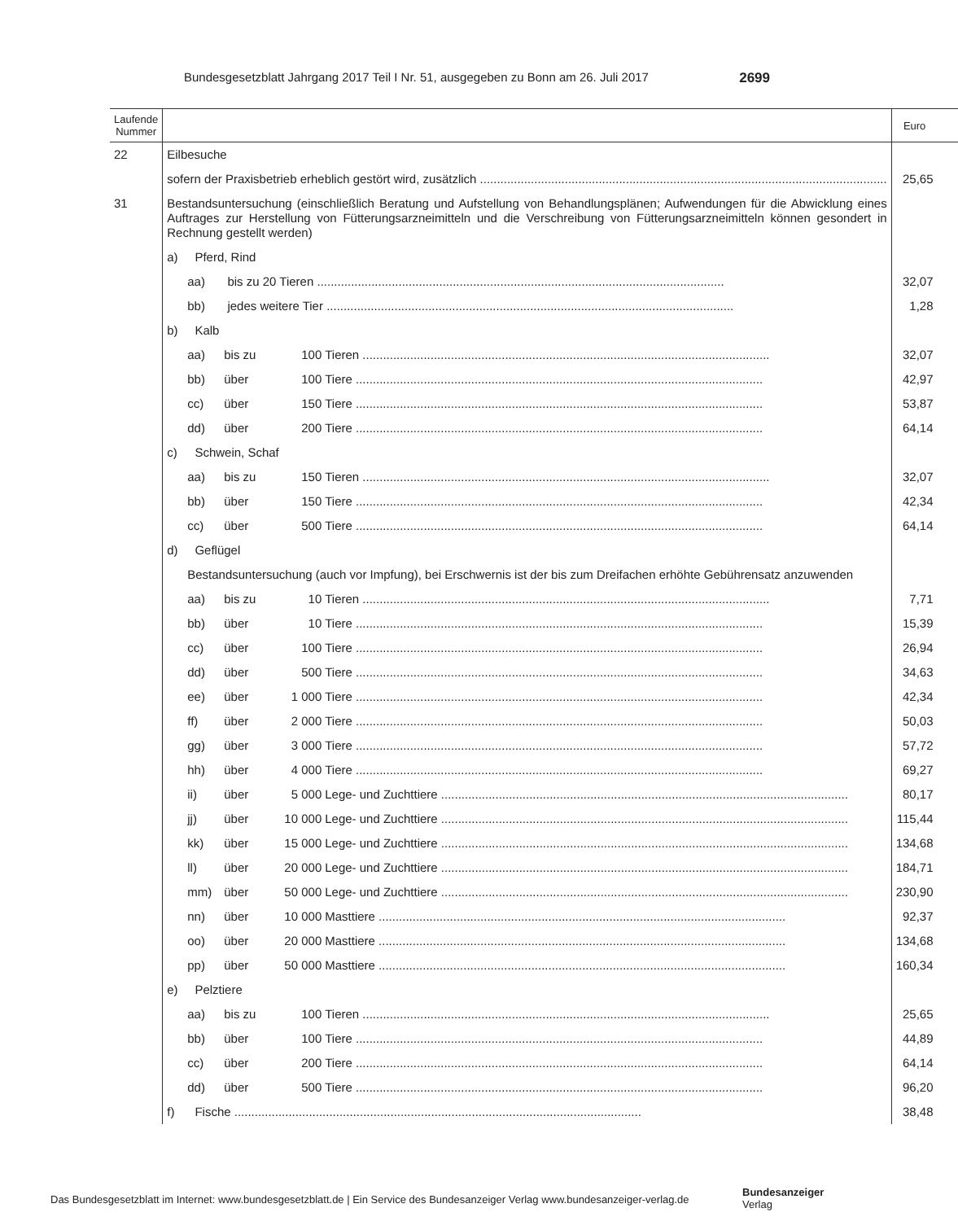Bundesgesetzblatt Jahrgang 2017 Teil I Nr. 51, ausgegeben zu Bonn am 26. Juli 2017 2699
| Laufende Nummer | | Euro |
| --- | --- | --- |
| 22 | Eilbesuche | |
| | sofern der Praxisbetrieb erheblich gestört wird, zusätzlich | 25,65 |
| 31 | Bestandsuntersuchung (einschließlich Beratung und Aufstellung von Behandlungsplänen; Aufwendungen für die Abwicklung eines Auftrages zur Herstellung von Fütterungsarzneimitteln und die Verschreibung von Fütterungsarzneimitteln können gesondert in Rechnung gestellt werden) | |
| | a) Pferd, Rind | |
| | aa) bis zu 20 Tieren | 32,07 |
| | bb) jedes weitere Tier | 1,28 |
| | b) Kalb | |
| | aa) bis zu 100 Tieren | 32,07 |
| | bb) über 100 Tiere | 42,97 |
| | cc) über 150 Tiere | 53,87 |
| | dd) über 200 Tiere | 64,14 |
| | c) Schwein, Schaf | |
| | aa) bis zu 150 Tieren | 32,07 |
| | bb) über 150 Tiere | 42,34 |
| | cc) über 500 Tiere | 64,14 |
| | d) Geflügel | |
| | Bestandsuntersuchung (auch vor Impfung), bei Erschwernis ist der bis zum Dreifachen erhöhte Gebührensatz anzuwenden | |
| | aa) bis zu 10 Tieren | 7,71 |
| | bb) über 10 Tiere | 15,39 |
| | cc) über 100 Tiere | 26,94 |
| | dd) über 500 Tiere | 34,63 |
| | ee) über 1 000 Tiere | 42,34 |
| | ff) über 2 000 Tiere | 50,03 |
| | gg) über 3 000 Tiere | 57,72 |
| | hh) über 4 000 Tiere | 69,27 |
| | ii) über 5 000 Lege- und Zuchttiere | 80,17 |
| | jj) über 10 000 Lege- und Zuchttiere | 115,44 |
| | kk) über 15 000 Lege- und Zuchttiere | 134,68 |
| | ll) über 20 000 Lege- und Zuchttiere | 184,71 |
| | mm) über 50 000 Lege- und Zuchttiere | 230,90 |
| | nn) über 10 000 Masttiere | 92,37 |
| | oo) über 20 000 Masttiere | 134,68 |
| | pp) über 50 000 Masttiere | 160,34 |
| | e) Pelztiere | |
| | aa) bis zu 100 Tieren | 25,65 |
| | bb) über 100 Tiere | 44,89 |
| | cc) über 200 Tiere | 64,14 |
| | dd) über 500 Tiere | 96,20 |
| | f) Fische | 38,48 |
Das Bundesgesetzblatt im Internet: www.bundesgesetzblatt.de | Ein Service des Bundesanzeiger Verlag www.bundesanzeiger-verlag.de
Bundesanzeiger
Verlag